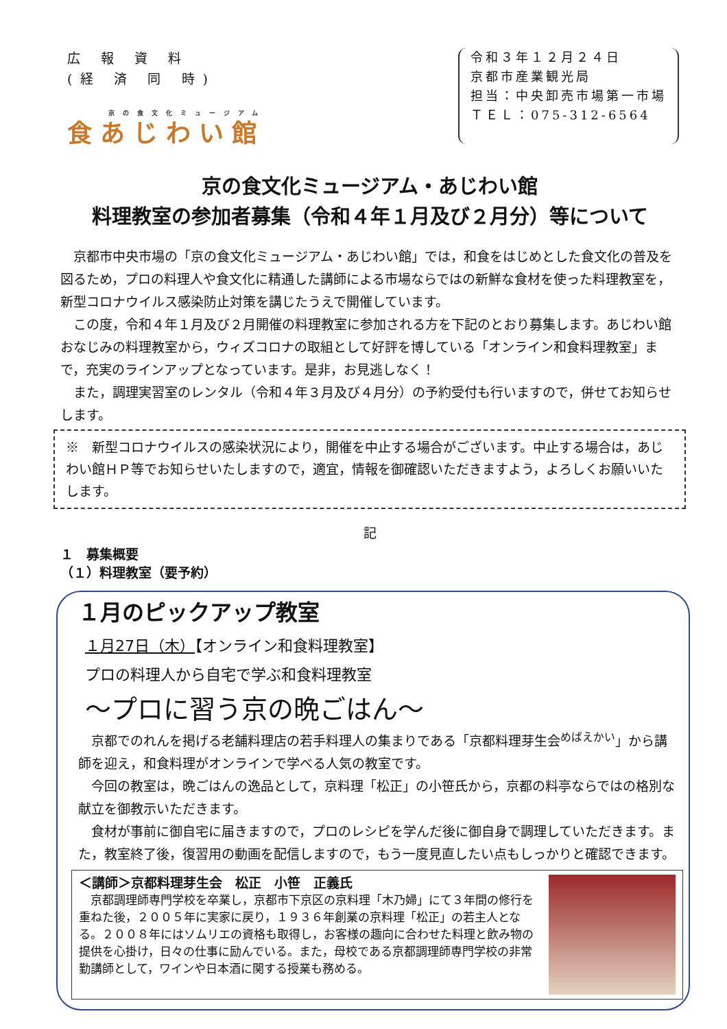広 報 資 料
(経 済 同 時)
京の食文化ミュージアム
食あじわい館
令和３年１２月２４日
京都市産業観光局
担当：中央卸売市場第一市場
ＴＥＬ：075-312-6564
京の食文化ミュージアム・あじわい館
料理教室の参加者募集（令和４年１月及び２月分）等について
京都市中央市場の「京の食文化ミュージアム・あじわい館」では，和食をはじめとした食文化の普及を図るため，プロの料理人や食文化に精通した講師による市場ならではの新鮮な食材を使った料理教室を，新型コロナウイルス感染防止対策を講じたうえで開催しています。
この度，令和４年１月及び２月開催の料理教室に参加される方を下記のとおり募集します。あじわい館おなじみの料理教室から，ウィズコロナの取組として好評を博している「オンライン和食料理教室」まで，充実のラインアップとなっています。是非，お見逃しなく！
また，調理実習室のレンタル（令和４年３月及び４月分）の予約受付も行いますので，併せてお知らせします。
※　新型コロナウイルスの感染状況により，開催を中止する場合がございます。中止する場合は，あじわい館ＨＰ等でお知らせいたしますので，適宜，情報を御確認いただきますよう，よろしくお願いいたします。
記
１　募集概要
（１）料理教室（要予約）
１月のピックアップ教室
１月27日（木）【オンライン和食料理教室】
プロの料理人から自宅で学ぶ和食料理教室
～プロに習う京の晩ごはん～
京都でのれんを掲げる老舗料理店の若手料理人の集まりである「京都料理芽生会<sup>めばえかい</sup>」から講師を迎え，和食料理がオンラインで学べる人気の教室です。
今回の教室は，晩ごはんの逸品として，京料理「松正」の小笹氏から，京都の料亭ならではの格別な献立を御教示いただきます。
食材が事前に御自宅に届きますので，プロのレシピを学んだ後に御自身で調理していただきます。また，教室終了後，復習用の動画を配信しますので，もう一度見直したい点もしっかりと確認できます。
＜講師＞京都料理芽生会　松正　小笹　正義氏
京都調理師専門学校を卒業し，京都市下京区の京料理「木乃婦」にて３年間の修行を重ねた後，２００５年に実家に戻り，１９３６年創業の京料理「松正」の若主人となる。２００８年にはソムリエの資格も取得し，お客様の趣向に合わせた料理と飲み物の提供を心掛け，日々の仕事に励んでいる。また，母校である京都調理師専門学校の非常勤講師として，ワインや日本酒に関する授業も務める。